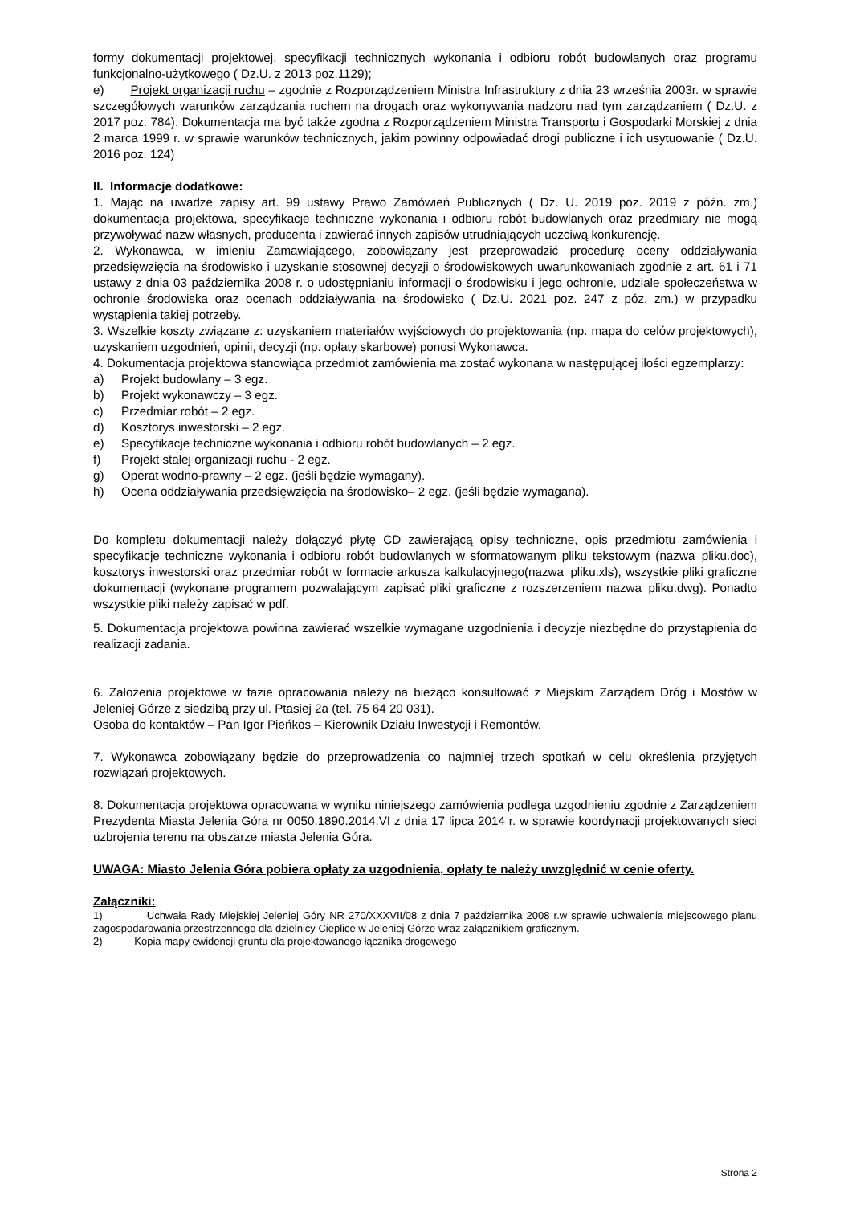formy dokumentacji projektowej, specyfikacji technicznych wykonania i odbioru robót budowlanych oraz programu funkcjonalno-użytkowego ( Dz.U. z 2013 poz.1129);
e) Projekt organizacji ruchu – zgodnie z Rozporządzeniem Ministra Infrastruktury z dnia 23 września 2003r. w sprawie szczegółowych warunków zarządzania ruchem na drogach oraz wykonywania nadzoru nad tym zarządzaniem ( Dz.U. z 2017 poz. 784). Dokumentacja ma być także zgodna z Rozporządzeniem Ministra Transportu i Gospodarki Morskiej z dnia 2 marca 1999 r. w sprawie warunków technicznych, jakim powinny odpowiadać drogi publiczne i ich usytuowanie ( Dz.U. 2016 poz. 124)
II. Informacje dodatkowe:
1. Mając na uwadze zapisy art. 99 ustawy Prawo Zamówień Publicznych ( Dz. U. 2019 poz. 2019 z późn. zm.) dokumentacja projektowa, specyfikacje techniczne wykonania i odbioru robót budowlanych oraz przedmiary nie mogą przywoływać nazw własnych, producenta i zawierać innych zapisów utrudniających uczciwą konkurencję.
2. Wykonawca, w imieniu Zamawiającego, zobowiązany jest przeprowadzić procedurę oceny oddziaływania przedsięwzięcia na środowisko i uzyskanie stosownej decyzji o środowiskowych uwarunkowaniach zgodnie z art. 61 i 71 ustawy z dnia 03 października 2008 r. o udostępnianiu informacji o środowisku i jego ochronie, udziale społeczeństwa w ochronie środowiska oraz ocenach oddziaływania na środowisko ( Dz.U. 2021 poz. 247 z póz. zm.) w przypadku wystąpienia takiej potrzeby.
3. Wszelkie koszty związane z: uzyskaniem materiałów wyjściowych do projektowania (np. mapa do celów projektowych), uzyskaniem uzgodnień, opinii, decyzji (np. opłaty skarbowe) ponosi Wykonawca.
4. Dokumentacja projektowa stanowiąca przedmiot zamówienia ma zostać wykonana w następującej ilości egzemplarzy:
a) Projekt budowlany – 3 egz.
b) Projekt wykonawczy – 3 egz.
c) Przedmiar robót – 2 egz.
d) Kosztorys inwestorski – 2 egz.
e) Specyfikacje techniczne wykonania i odbioru robót budowlanych – 2 egz.
f) Projekt stałej organizacji ruchu - 2 egz.
g) Operat wodno-prawny – 2 egz. (jeśli będzie wymagany).
h) Ocena oddziaływania przedsięwzięcia na środowisko– 2 egz. (jeśli będzie wymagana).
Do kompletu dokumentacji należy dołączyć płytę CD zawierającą opisy techniczne, opis przedmiotu zamówienia i specyfikacje techniczne wykonania i odbioru robót budowlanych w sformatowanym pliku tekstowym (nazwa_pliku.doc), kosztorys inwestorski oraz przedmiar robót w formacie arkusza kalkulacyjnego(nazwa_pliku.xls), wszystkie pliki graficzne dokumentacji (wykonane programem pozwalającym zapisać pliki graficzne z rozszerzeniem nazwa_pliku.dwg). Ponadto wszystkie pliki należy zapisać w pdf.
5. Dokumentacja projektowa powinna zawierać wszelkie wymagane uzgodnienia i decyzje niezbędne do przystąpienia do realizacji zadania.
6. Założenia projektowe w fazie opracowania należy na bieżąco konsultować z Miejskim Zarządem Dróg i Mostów w Jeleniej Górze z siedzibą przy ul. Ptasiej 2a (tel. 75 64 20 031).
Osoba do kontaktów – Pan Igor Pieńkos – Kierownik Działu Inwestycji i Remontów.
7. Wykonawca zobowiązany będzie do przeprowadzenia co najmniej trzech spotkań w celu określenia przyjętych rozwiązań projektowych.
8. Dokumentacja projektowa opracowana w wyniku niniejszego zamówienia podlega uzgodnieniu zgodnie z Zarządzeniem Prezydenta Miasta Jelenia Góra nr 0050.1890.2014.VI z dnia 17 lipca 2014 r. w sprawie koordynacji projektowanych sieci uzbrojenia terenu na obszarze miasta Jelenia Góra.
UWAGA: Miasto Jelenia Góra pobiera opłaty za uzgodnienia, opłaty te należy uwzględnić w cenie oferty.
Załączniki:
1) Uchwała Rady Miejskiej Jeleniej Góry NR 270/XXXVII/08 z dnia 7 października 2008 r.w sprawie uchwalenia miejscowego planu zagospodarowania przestrzennego dla dzielnicy Cieplice w Jeleniej Górze wraz załącznikiem graficznym.
2) Kopia mapy ewidencji gruntu dla projektowanego łącznika drogowego
Strona 2